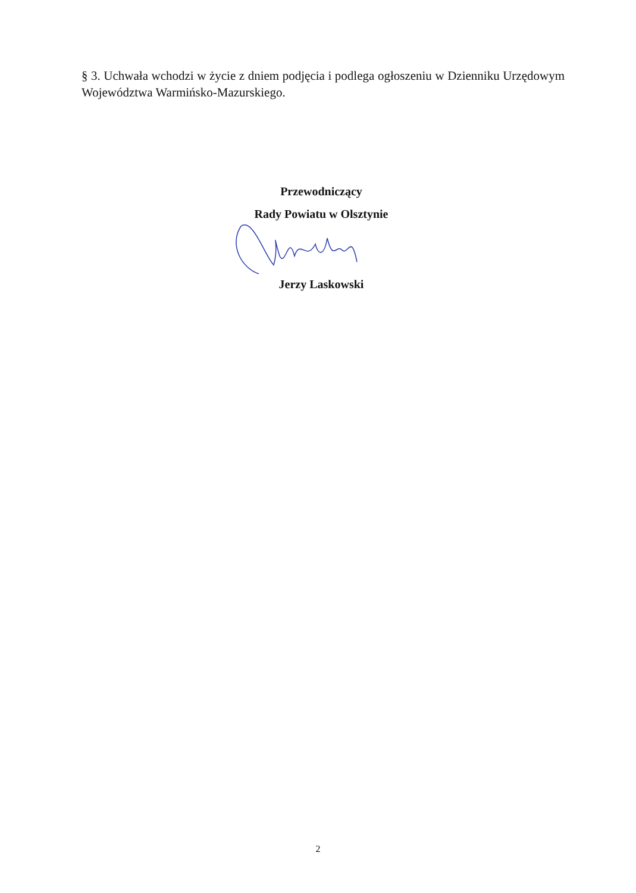§ 3. Uchwała wchodzi w życie z dniem podjęcia i podlega ogłoszeniu w Dzienniku Urzędowym Województwa Warmińsko-Mazurskiego.
Przewodniczący
Rady Powiatu w Olsztynie
Jerzy Laskowski
2